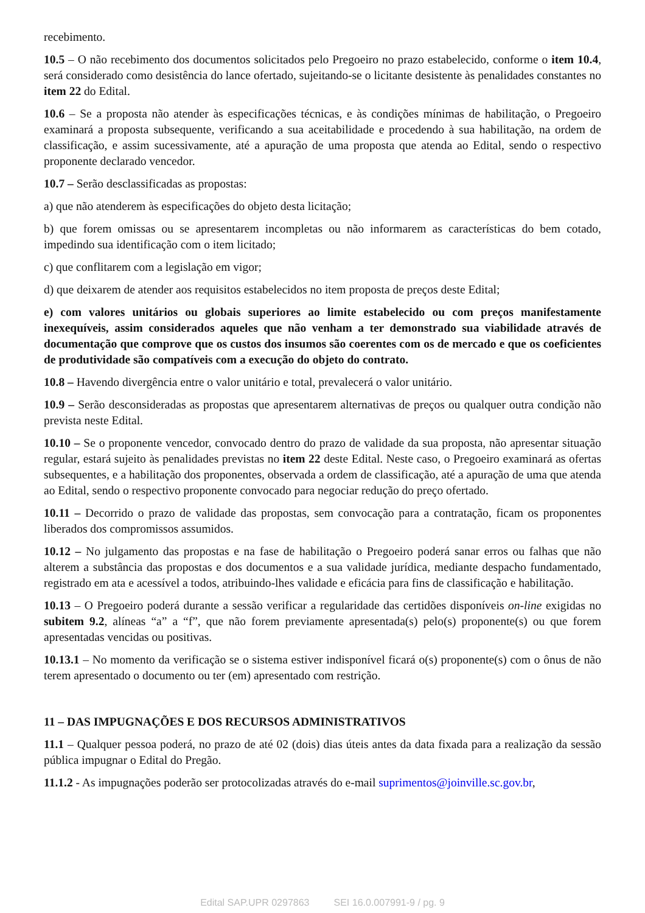recebimento.
10.5 – O não recebimento dos documentos solicitados pelo Pregoeiro no prazo estabelecido, conforme o item 10.4, será considerado como desistência do lance ofertado, sujeitando-se o licitante desistente às penalidades constantes no item 22 do Edital.
10.6 – Se a proposta não atender às especificações técnicas, e às condições mínimas de habilitação, o Pregoeiro examinará a proposta subsequente, verificando a sua aceitabilidade e procedendo à sua habilitação, na ordem de classificação, e assim sucessivamente, até a apuração de uma proposta que atenda ao Edital, sendo o respectivo proponente declarado vencedor.
10.7 – Serão desclassificadas as propostas:
a) que não atenderem às especificações do objeto desta licitação;
b) que forem omissas ou se apresentarem incompletas ou não informarem as características do bem cotado, impedindo sua identificação com o item licitado;
c) que conflitarem com a legislação em vigor;
d) que deixarem de atender aos requisitos estabelecidos no item proposta de preços deste Edital;
e) com valores unitários ou globais superiores ao limite estabelecido ou com preços manifestamente inexequíveis, assim considerados aqueles que não venham a ter demonstrado sua viabilidade através de documentação que comprove que os custos dos insumos são coerentes com os de mercado e que os coeficientes de produtividade são compatíveis com a execução do objeto do contrato.
10.8 – Havendo divergência entre o valor unitário e total, prevalecerá o valor unitário.
10.9 – Serão desconsideradas as propostas que apresentarem alternativas de preços ou qualquer outra condição não prevista neste Edital.
10.10 – Se o proponente vencedor, convocado dentro do prazo de validade da sua proposta, não apresentar situação regular, estará sujeito às penalidades previstas no item 22 deste Edital. Neste caso, o Pregoeiro examinará as ofertas subsequentes, e a habilitação dos proponentes, observada a ordem de classificação, até a apuração de uma que atenda ao Edital, sendo o respectivo proponente convocado para negociar redução do preço ofertado.
10.11 – Decorrido o prazo de validade das propostas, sem convocação para a contratação, ficam os proponentes liberados dos compromissos assumidos.
10.12 – No julgamento das propostas e na fase de habilitação o Pregoeiro poderá sanar erros ou falhas que não alterem a substância das propostas e dos documentos e a sua validade jurídica, mediante despacho fundamentado, registrado em ata e acessível a todos, atribuindo-lhes validade e eficácia para fins de classificação e habilitação.
10.13 – O Pregoeiro poderá durante a sessão verificar a regularidade das certidões disponíveis on-line exigidas no subitem 9.2, alíneas “a” a “f”, que não forem previamente apresentada(s) pelo(s) proponente(s) ou que forem apresentadas vencidas ou positivas.
10.13.1 – No momento da verificação se o sistema estiver indisponível ficará o(s) proponente(s) com o ônus de não terem apresentado o documento ou ter (em) apresentado com restrição.
11 – DAS IMPUGNAÇÕES E DOS RECURSOS ADMINISTRATIVOS
11.1 – Qualquer pessoa poderá, no prazo de até 02 (dois) dias úteis antes da data fixada para a realização da sessão pública impugnar o Edital do Pregão.
11.1.2 - As impugnações poderão ser protocolizadas através do e-mail suprimentos@joinville.sc.gov.br,
Edital SAP.UPR 0297863 SEI 16.0.007991-9 / pg. 9